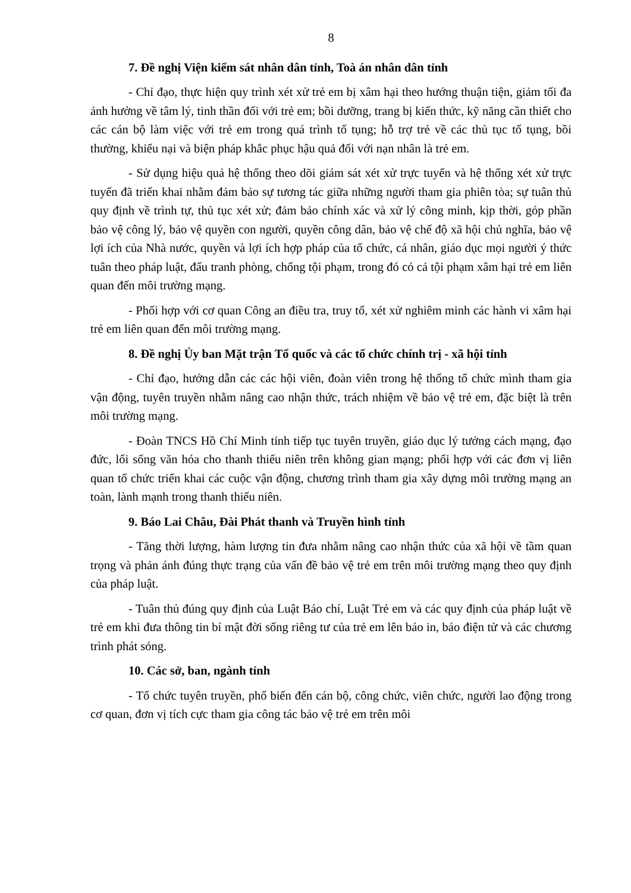8
7. Đề nghị Viện kiểm sát nhân dân tỉnh, Toà án nhân dân tỉnh
- Chỉ đạo, thực hiện quy trình xét xử trẻ em bị xâm hại theo hướng thuận tiện, giảm tối đa ảnh hưởng về tâm lý, tinh thần đối với trẻ em; bồi dưỡng, trang bị kiến thức, kỹ năng cần thiết cho các cán bộ làm việc với trẻ em trong quá trình tố tụng; hỗ trợ trẻ về các thủ tục tố tụng, bồi thường, khiếu nại và biện pháp khắc phục hậu quả đối với nạn nhân là trẻ em.
- Sử dụng hiệu quả hệ thống theo dõi giám sát xét xử trực tuyến và hệ thống xét xử trực tuyến đã triển khai nhằm đảm bảo sự tương tác giữa những người tham gia phiên tòa; sự tuân thủ quy định về trình tự, thủ tục xét xử; đảm bảo chính xác và xử lý công minh, kịp thời, góp phần bảo vệ công lý, bảo vệ quyền con người, quyền công dân, bảo vệ chế độ xã hội chủ nghĩa, bảo vệ lợi ích của Nhà nước, quyền và lợi ích hợp pháp của tổ chức, cá nhân, giáo dục mọi người ý thức tuân theo pháp luật, đấu tranh phòng, chống tội phạm, trong đó có cả tội phạm xâm hại trẻ em liên quan đến môi trường mạng.
- Phối hợp với cơ quan Công an điều tra, truy tố, xét xử nghiêm minh các hành vi xâm hại trẻ em liên quan đến môi trường mạng.
8. Đề nghị Ủy ban Mặt trận Tổ quốc và các tổ chức chính trị - xã hội tỉnh
- Chỉ đạo, hướng dẫn các các hội viên, đoàn viên trong hệ thống tổ chức mình tham gia vận động, tuyên truyền nhằm nâng cao nhận thức, trách nhiệm về bảo vệ trẻ em, đặc biệt là trên môi trường mạng.
- Đoàn TNCS Hồ Chí Minh tỉnh tiếp tục tuyên truyền, giáo dục lý tưởng cách mạng, đạo đức, lối sống văn hóa cho thanh thiếu niên trên không gian mạng; phối hợp với các đơn vị liên quan tổ chức triển khai các cuộc vận động, chương trình tham gia xây dựng môi trường mạng an toàn, lành mạnh trong thanh thiếu niên.
9. Báo Lai Châu, Đài Phát thanh và Truyền hình tỉnh
- Tăng thời lượng, hàm lượng tin đưa nhằm nâng cao nhận thức của xã hội về tầm quan trọng và phản ánh đúng thực trạng của vấn đề bảo vệ trẻ em trên môi trường mạng theo quy định của pháp luật.
- Tuân thủ đúng quy định của Luật Báo chí, Luật Trẻ em và các quy định của pháp luật về trẻ em khi đưa thông tin bí mật đời sống riêng tư của trẻ em lên báo in, báo điện tử và các chương trình phát sóng.
10. Các sở, ban, ngành tỉnh
- Tổ chức tuyên truyền, phổ biến đến cán bộ, công chức, viên chức, người lao động trong cơ quan, đơn vị tích cực tham gia công tác bảo vệ trẻ em trên môi